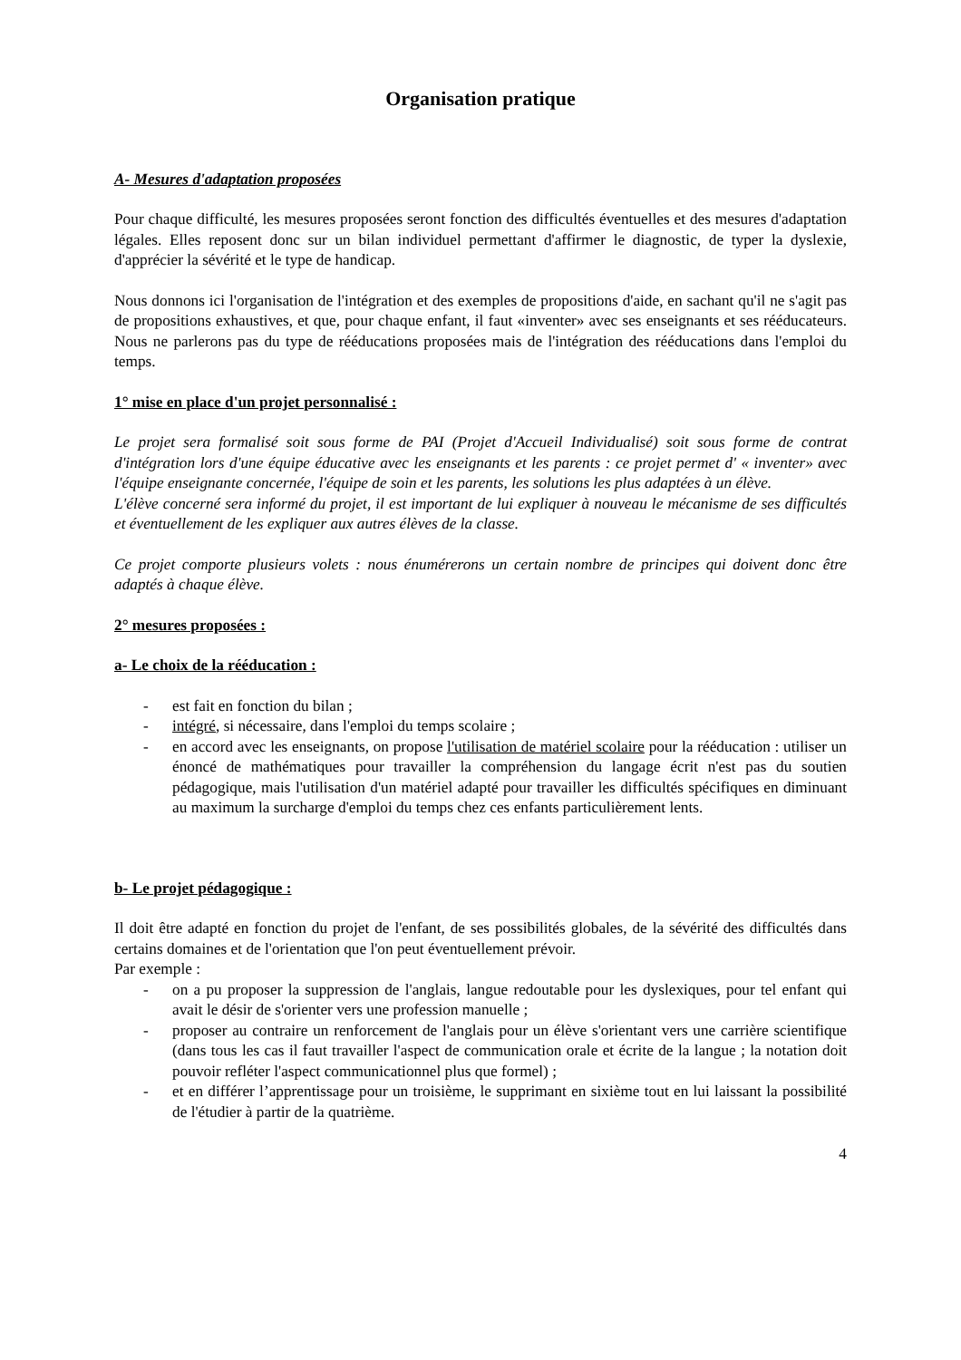Organisation pratique
A- Mesures d'adaptation proposées
Pour chaque difficulté, les mesures proposées seront fonction des difficultés éventuelles et des mesures d'adaptation légales. Elles reposent donc sur un bilan individuel permettant d'affirmer le diagnostic, de typer la dyslexie, d'apprécier la sévérité et le type de handicap.
Nous donnons ici l'organisation de l'intégration et des exemples de propositions d'aide, en sachant qu'il ne s'agit pas de propositions exhaustives, et que, pour chaque enfant, il faut «inventer» avec ses enseignants et ses rééducateurs. Nous ne parlerons pas du type de rééducations proposées mais de l'intégration des rééducations dans l'emploi du temps.
1° mise en place d'un projet personnalisé :
Le projet sera formalisé soit sous forme de PAI (Projet d'Accueil Individualisé) soit sous forme de contrat d'intégration lors d'une équipe éducative avec les enseignants et les parents : ce projet permet d' « inventer» avec l'équipe enseignante concernée, l'équipe de soin et les parents, les solutions les plus adaptées à un élève.
L'élève concerné sera informé du projet, il est important de lui expliquer à nouveau le mécanisme de ses difficultés et éventuellement de les expliquer aux autres élèves de la classe.
Ce projet comporte plusieurs volets : nous énumérerons un certain nombre de principes qui doivent donc être adaptés à chaque élève.
2° mesures proposées :
a- Le choix de la rééducation :
- est fait en fonction du bilan ;
- intégré, si nécessaire, dans l'emploi du temps scolaire ;
- en accord avec les enseignants, on propose l'utilisation de matériel scolaire pour la rééducation : utiliser un énoncé de mathématiques pour travailler la compréhension du langage écrit n'est pas du soutien pédagogique, mais l'utilisation d'un matériel adapté pour travailler les difficultés spécifiques en diminuant au maximum la surcharge d'emploi du temps chez ces enfants particulièrement lents.
b- Le projet pédagogique :
Il doit être adapté en fonction du projet de l'enfant, de ses possibilités globales, de la sévérité des difficultés dans certains domaines et de l'orientation que l'on peut éventuellement prévoir.
Par exemple :
- on a pu proposer la suppression de l'anglais, langue redoutable pour les dyslexiques, pour tel enfant qui avait le désir de s'orienter vers une profession manuelle ;
- proposer au contraire un renforcement de l'anglais pour un élève s'orientant vers une carrière scientifique (dans tous les cas il faut travailler l'aspect de communication orale et écrite de la langue ; la notation doit pouvoir refléter l'aspect communicationnel plus que formel) ;
- et en différer l’apprentissage pour un troisième, le supprimant en sixième tout en lui laissant la possibilité de l'étudier à partir de la quatrième.
4